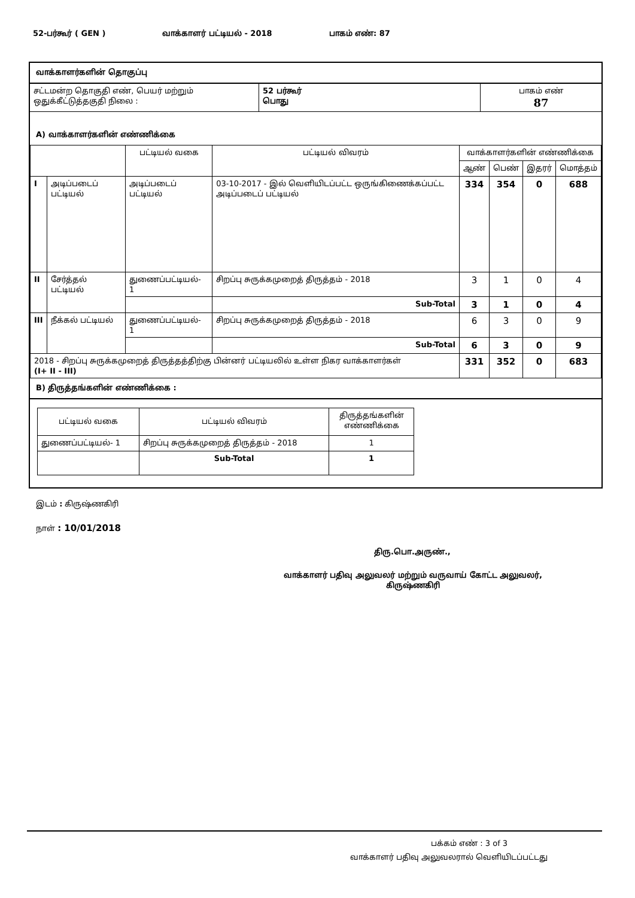52-பர்கூர் ( GEN ) வாக்காளர் பட்டியல் - 2018 பாகம் எண்: 87
வாக்காளர்களின் தொகுப்பு
| சட்டமன்ற தொகுதி எண், பெயர் மற்றும் ஒதுக்கீட்டுத்தகுதி நிலை : | 52 பர்கூர் பொது | பாகம் எண் 87 |
A) வாக்காளர்களின் எண்ணிக்கை
| | | பட்டியல் வகை | பட்டியல் விவரம் | வாக்காளர்களின் எண்ணிக்கை | | | |
| --- | --- | --- | --- | --- | --- | --- | --- |
| | | | | ஆண் | பெண் | இதரர் | மொத்தம் |
| I | அடிப்படைப் பட்டியல் | அடிப்படைப் பட்டியல் | 03-10-2017 - இல் வெளியிடப்பட்ட ஒருங்கிணைக்கப்பட்ட அடிப்படைப் பட்டியல் | 334 | 354 | 0 | 688 |
| II | சேர்த்தல் பட்டியல் | துணைப்பட்டியல்- 1 | சிறப்பு சுருக்கமுறைத் திருத்தம் - 2018 | 3 | 1 | 0 | 4 |
| | | | Sub-Total | 3 | 1 | 0 | 4 |
| III | நீக்கல் பட்டியல் | துணைப்பட்டியல்- 1 | சிறப்பு சுருக்கமுறைத் திருத்தம் - 2018 | 6 | 3 | 0 | 9 |
| | | | Sub-Total | 6 | 3 | 0 | 9 |
| 2018 - சிறப்பு சுருக்கமுறைத் திருத்தத்திற்கு பின்னர் பட்டியலில் உள்ள நிகர வாக்காளர்கள் (I+ II - III) | | | | 331 | 352 | 0 | 683 |
B) திருத்தங்களின் எண்ணிக்கை :
| பட்டியல் வகை | பட்டியல் விவரம் | திருத்தங்களின் எண்ணிக்கை |
| துணைப்பட்டியல்- 1 | சிறப்பு சுருக்கமுறைத் திருத்தம் - 2018 | 1 |
| | Sub-Total | 1 |
இடம் : கிருஷ்ணகிரி
நாள் : 10/01/2018
திரு.பொ.அருண்.,
வாக்காளர் பதிவு அலுவலர் மற்றும் வருவாய் கோட்ட அலுவலர்,
கிருஷ்ணகிரி
பக்கம் எண் : 3 of 3
வாக்காளர் பதிவு அலுவலரால் வெளியிடப்பட்டது